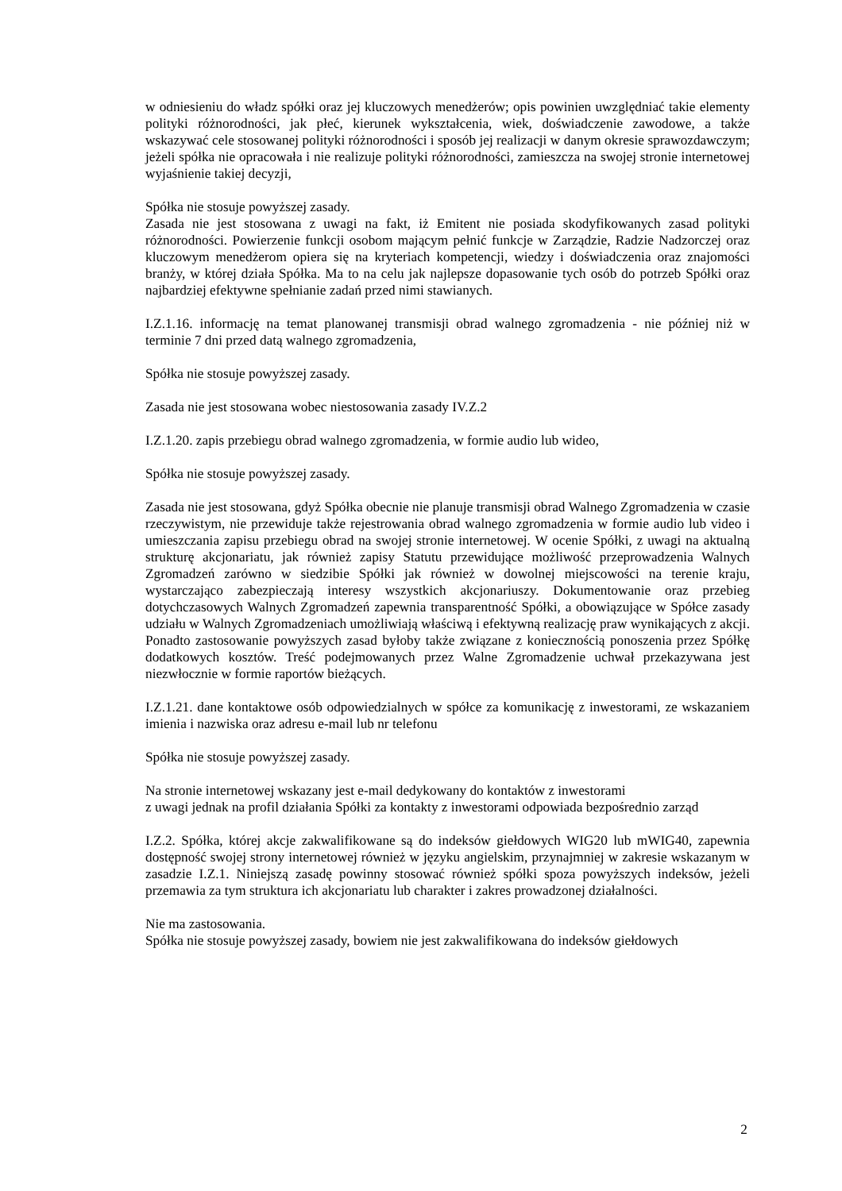w odniesieniu do władz spółki oraz jej kluczowych menedżerów; opis powinien uwzględniać takie elementy polityki różnorodności, jak płeć, kierunek wykształcenia, wiek, doświadczenie zawodowe, a także wskazywać cele stosowanej polityki różnorodności i sposób jej realizacji w danym okresie sprawozdawczym; jeżeli spółka nie opracowała i nie realizuje polityki różnorodności, zamieszcza na swojej stronie internetowej wyjaśnienie takiej decyzji,
Spółka nie stosuje powyższej zasady.
Zasada nie jest stosowana z uwagi na fakt, iż Emitent nie posiada skodyfikowanych zasad polityki różnorodności. Powierzenie funkcji osobom mającym pełnić funkcje w Zarządzie, Radzie Nadzorczej oraz kluczowym menedżerom opiera się na kryteriach kompetencji, wiedzy i doświadczenia oraz znajomości branży, w której działa Spółka. Ma to na celu jak najlepsze dopasowanie tych osób do potrzeb Spółki oraz najbardziej efektywne spełnianie zadań przed nimi stawianych.
I.Z.1.16. informację na temat planowanej transmisji obrad walnego zgromadzenia - nie później niż w terminie 7 dni przed datą walnego zgromadzenia,
Spółka nie stosuje powyższej zasady.
Zasada nie jest stosowana wobec niestosowania zasady IV.Z.2
I.Z.1.20. zapis przebiegu obrad walnego zgromadzenia, w formie audio lub wideo,
Spółka nie stosuje powyższej zasady.
Zasada nie jest stosowana, gdyż Spółka obecnie nie planuje transmisji obrad Walnego Zgromadzenia w czasie rzeczywistym, nie przewiduje także rejestrowania obrad walnego zgromadzenia w formie audio lub video i umieszczania zapisu przebiegu obrad na swojej stronie internetowej. W ocenie Spółki, z uwagi na aktualną strukturę akcjonariatu, jak również zapisy Statutu przewidujące możliwość przeprowadzenia Walnych Zgromadzeń zarówno w siedzibie Spółki jak również w dowolnej miejscowości na terenie kraju, wystarczająco zabezpieczają interesy wszystkich akcjonariuszy. Dokumentowanie oraz przebieg dotychczasowych Walnych Zgromadzeń zapewnia transparentność Spółki, a obowiązujące w Spółce zasady udziału w Walnych Zgromadzeniach umożliwiają właściwą i efektywną realizację praw wynikających z akcji. Ponadto zastosowanie powyższych zasad byłoby także związane z koniecznością ponoszenia przez Spółkę dodatkowych kosztów. Treść podejmowanych przez Walne Zgromadzenie uchwał przekazywana jest niezwłocznie w formie raportów bieżących.
I.Z.1.21. dane kontaktowe osób odpowiedzialnych w spółce za komunikację z inwestorami, ze wskazaniem imienia i nazwiska oraz adresu e-mail lub nr telefonu
Spółka nie stosuje powyższej zasady.
Na stronie internetowej wskazany jest e-mail dedykowany do kontaktów z inwestorami
z uwagi jednak na profil działania Spółki za kontakty z inwestorami odpowiada bezpośrednio zarząd
I.Z.2. Spółka, której akcje zakwalifikowane są do indeksów giełdowych WIG20 lub mWIG40, zapewnia dostępność swojej strony internetowej również w języku angielskim, przynajmniej w zakresie wskazanym w zasadzie I.Z.1. Niniejszą zasadę powinny stosować również spółki spoza powyższych indeksów, jeżeli przemawia za tym struktura ich akcjonariatu lub charakter i zakres prowadzonej działalności.
Nie ma zastosowania.
Spółka nie stosuje powyższej zasady, bowiem nie jest zakwalifikowana do indeksów giełdowych
2